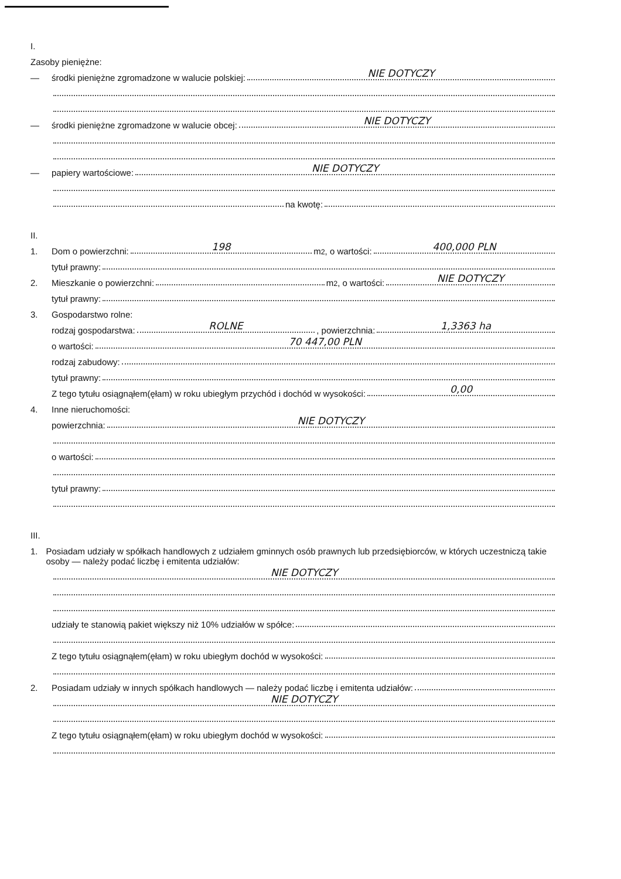I.
Zasoby pieniężne:
— środki pieniężne zgromadzone w walucie polskiej: NIE DOTYCZY
— środki pieniężne zgromadzone w walucie obcej: NIE DOTYCZY
— papiery wartościowe: NIE DOTYCZY
na kwotę:
II.
1. Dom o powierzchni: 198 m<sup>2</sup>, o wartości: 400,000 PLN
tytuł prawny:
2. Mieszkanie o powierzchni: m<sup>2</sup>, o wartości: NIE DOTYCZY
tytuł prawny:
3. Gospodarstwo rolne:
rodzaj gospodarstwa: ROLNE, powierzchnia: 1,3363 ha
o wartości: 70 447,00 PLN
rodzaj zabudowy:
tytuł prawny:
Z tego tytułu osiągnąłem(ęłam) w roku ubiegłym przychód i dochód w wysokości: 0,00
4. Inne nieruchomości:
powierzchnia: NIE DOTYCZY
o wartości:
tytuł prawny:
III.
1. Posiadam udziały w spółkach handlowych z udziałem gminnych osób prawnych lub przedsiębiorców, w których uczestniczą takie osoby — należy podać liczbę i emitenta udziałów:
NIE DOTYCZY
udziały te stanowią pakiet większy niż 10% udziałów w spółce:
Z tego tytułu osiągnąłem(ęłam) w roku ubiegłym dochód w wysokości:
2. Posiadam udziały w innych spółkach handlowych — należy podać liczbę i emitenta udziałów:
NIE DOTYCZY
Z tego tytułu osiągnąłem(ęłam) w roku ubiegłym dochód w wysokości: